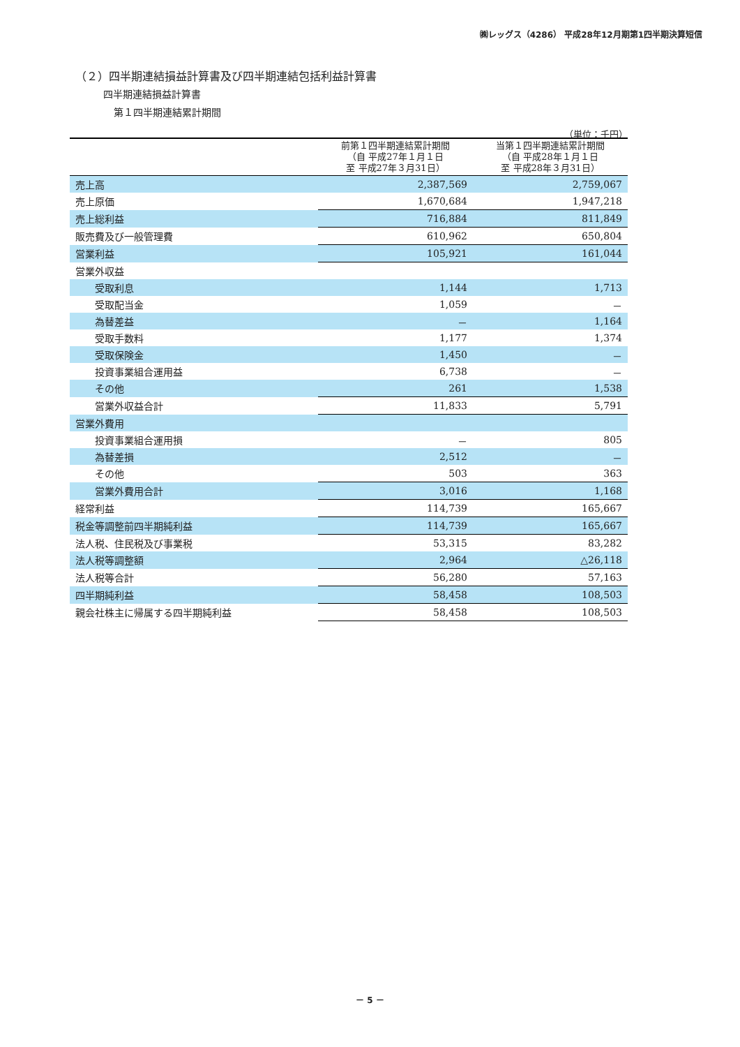㈱レッグス（4286） 平成28年12月期第1四半期決算短信
（２）四半期連結損益計算書及び四半期連結包括利益計算書
四半期連結損益計算書
第１四半期連結累計期間
（単位：千円）
| | 前第１四半期連結累計期間 （自 平成27年１月１日 至 平成27年３月31日） | 当第１四半期連結累計期間 （自 平成28年１月１日 至 平成28年３月31日） |
| --- | --- | --- |
| 売上高 | 2,387,569 | 2,759,067 |
| 売上原価 | 1,670,684 | 1,947,218 |
| 売上総利益 | 716,884 | 811,849 |
| 販売費及び一般管理費 | 610,962 | 650,804 |
| 営業利益 | 105,921 | 161,044 |
| 営業外収益 | | |
| 受取利息 | 1,144 | 1,713 |
| 受取配当金 | 1,059 | － |
| 為替差益 | － | 1,164 |
| 受取手数料 | 1,177 | 1,374 |
| 受取保険金 | 1,450 | － |
| 投資事業組合運用益 | 6,738 | － |
| その他 | 261 | 1,538 |
| 営業外収益合計 | 11,833 | 5,791 |
| 営業外費用 | | |
| 投資事業組合運用損 | － | 805 |
| 為替差損 | 2,512 | － |
| その他 | 503 | 363 |
| 営業外費用合計 | 3,016 | 1,168 |
| 経常利益 | 114,739 | 165,667 |
| 税金等調整前四半期純利益 | 114,739 | 165,667 |
| 法人税、住民税及び事業税 | 53,315 | 83,282 |
| 法人税等調整額 | 2,964 | △26,118 |
| 法人税等合計 | 56,280 | 57,163 |
| 四半期純利益 | 58,458 | 108,503 |
| 親会社株主に帰属する四半期純利益 | 58,458 | 108,503 |
－ 5 －